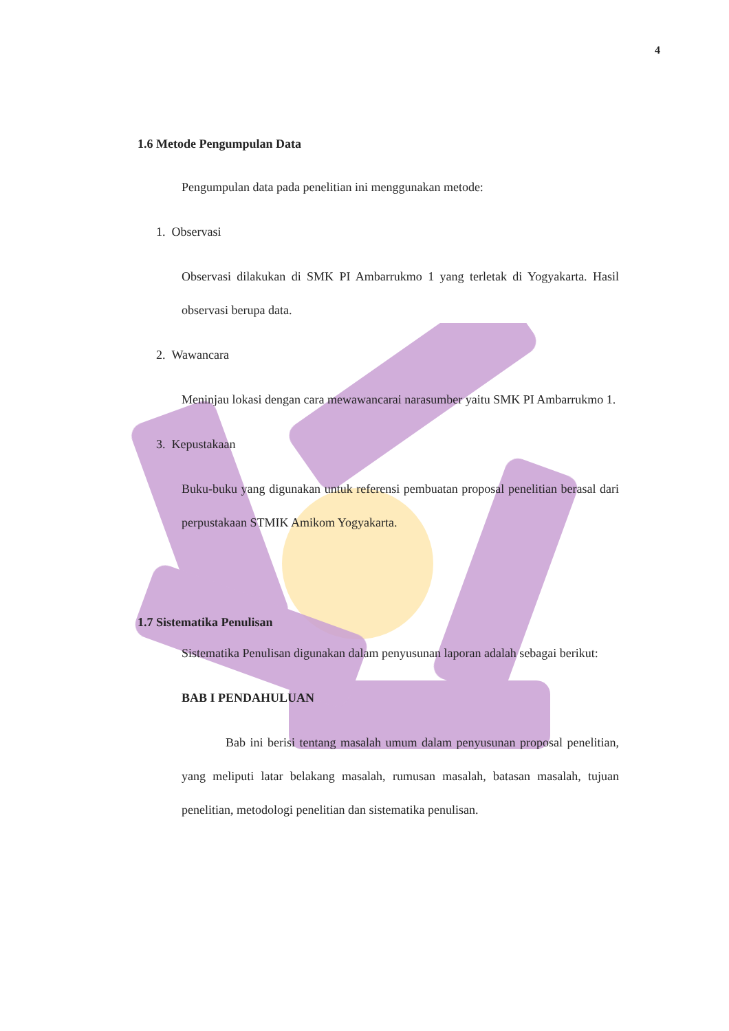4
1.6 Metode Pengumpulan Data
Pengumpulan data pada penelitian ini menggunakan metode:
1. Observasi
Observasi dilakukan di SMK PI Ambarrukmo 1 yang terletak di Yogyakarta. Hasil observasi berupa data.
2. Wawancara
Meninjau lokasi dengan cara mewawancarai narasumber yaitu SMK PI Ambarrukmo 1.
3. Kepustakaan
Buku-buku yang digunakan untuk referensi pembuatan proposal penelitian berasal dari perpustakaan STMIK Amikom Yogyakarta.
1.7 Sistematika Penulisan
Sistematika Penulisan digunakan dalam penyusunan laporan adalah sebagai berikut:
BAB I PENDAHULUAN
Bab ini berisi tentang masalah umum dalam penyusunan proposal penelitian, yang meliputi latar belakang masalah, rumusan masalah, batasan masalah, tujuan penelitian, metodologi penelitian dan sistematika penulisan.